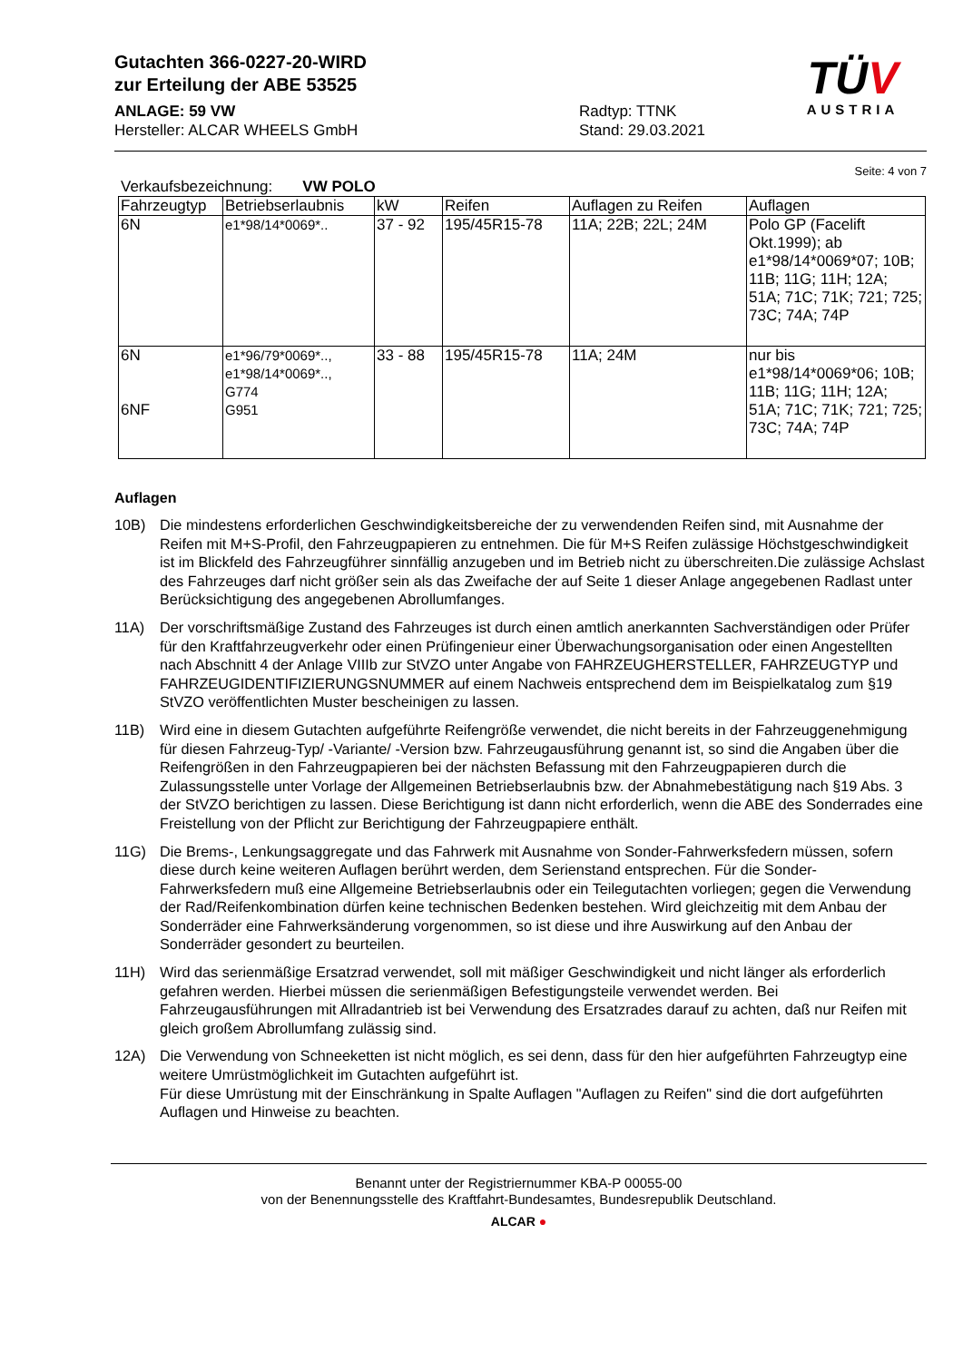TÜV
AUSTRIA
Gutachten 366-0227-20-WIRD
zur Erteilung der ABE 53525
ANLAGE: 59 VW
Hersteller: ALCAR WHEELS GmbH
Radtyp: TTNK
Stand: 29.03.2021
Seite: 4 von 7
Verkaufsbezeichnung: VW POLO
| Fahrzeugtyp | Betriebserlaubnis | kW | Reifen | Auflagen zu Reifen | Auflagen |
| --- | --- | --- | --- | --- | --- |
| 6N | e1*98/14*0069*.. | 37 - 92 | 195/45R15-78 | 11A; 22B; 22L; 24M | Polo GP (Facelift Okt.1999); ab e1*98/14*0069*07; 10B; 11B; 11G; 11H; 12A; 51A; 71C; 71K; 721; 725; 73C; 74A; 74P |
| 6N 6NF | e1*96/79*0069*.., e1*98/14*0069*.., G774 G951 | 33 - 88 | 195/45R15-78 | 11A; 24M | nur bis e1*98/14*0069*06; 10B; 11B; 11G; 11H; 12A; 51A; 71C; 71K; 721; 725; 73C; 74A; 74P |
Auflagen
10B) Die mindestens erforderlichen Geschwindigkeitsbereiche der zu verwendenden Reifen sind, mit Ausnahme der Reifen mit M+S-Profil, den Fahrzeugpapieren zu entnehmen. Die für M+S Reifen zulässige Höchstgeschwindigkeit ist im Blickfeld des Fahrzeugführer sinnfällig anzugeben und im Betrieb nicht zu überschreiten.Die zulässige Achslast des Fahrzeuges darf nicht größer sein als das Zweifache der auf Seite 1 dieser Anlage angegebenen Radlast unter Berücksichtigung des angegebenen Abrollumfanges.
11A) Der vorschriftsmäßige Zustand des Fahrzeuges ist durch einen amtlich anerkannten Sachverständigen oder Prüfer für den Kraftfahrzeugverkehr oder einen Prüfingenieur einer Überwachungsorganisation oder einen Angestellten nach Abschnitt 4 der Anlage VIIIb zur StVZO unter Angabe von FAHRZEUGHERSTELLER, FAHRZEUGTYP und FAHRZEUGIDENTIFIZIERUNGSNUMMER auf einem Nachweis entsprechend dem im Beispielkatalog zum §19 StVZO veröffentlichten Muster bescheinigen zu lassen.
11B) Wird eine in diesem Gutachten aufgeführte Reifengröße verwendet, die nicht bereits in der Fahrzeuggenehmigung für diesen Fahrzeug-Typ/ -Variante/ -Version bzw. Fahrzeugausführung genannt ist, so sind die Angaben über die Reifengrößen in den Fahrzeugpapieren bei der nächsten Befassung mit den Fahrzeugpapieren durch die Zulassungsstelle unter Vorlage der Allgemeinen Betriebserlaubnis bzw. der Abnahmebestätigung nach §19 Abs. 3 der StVZO berichtigen zu lassen. Diese Berichtigung ist dann nicht erforderlich, wenn die ABE des Sonderrades eine Freistellung von der Pflicht zur Berichtigung der Fahrzeugpapiere enthält.
11G) Die Brems-, Lenkungsaggregate und das Fahrwerk mit Ausnahme von Sonder-Fahrwerksfedern müssen, sofern diese durch keine weiteren Auflagen berührt werden, dem Serienstand entsprechen. Für die Sonder-Fahrwerksfedern muß eine Allgemeine Betriebserlaubnis oder ein Teilegutachten vorliegen; gegen die Verwendung der Rad/Reifenkombination dürfen keine technischen Bedenken bestehen. Wird gleichzeitig mit dem Anbau der Sonderräder eine Fahrwerksänderung vorgenommen, so ist diese und ihre Auswirkung auf den Anbau der Sonderräder gesondert zu beurteilen.
11H) Wird das serienmäßige Ersatzrad verwendet, soll mit mäßiger Geschwindigkeit und nicht länger als erforderlich gefahren werden. Hierbei müssen die serienmäßigen Befestigungsteile verwendet werden. Bei Fahrzeugausführungen mit Allradantrieb ist bei Verwendung des Ersatzrades darauf zu achten, daß nur Reifen mit gleich großem Abrollumfang zulässig sind.
12A) Die Verwendung von Schneeketten ist nicht möglich, es sei denn, dass für den hier aufgeführten Fahrzeugtyp eine weitere Umrüstmöglichkeit im Gutachten aufgeführt ist.
Für diese Umrüstung mit der Einschränkung in Spalte Auflagen "Auflagen zu Reifen" sind die dort aufgeführten Auflagen und Hinweise zu beachten.
Benannt unter der Registriernummer KBA-P 00055-00
von der Benennungsstelle des Kraftfahrt-Bundesamtes, Bundesrepublik Deutschland.
ALCAR ●